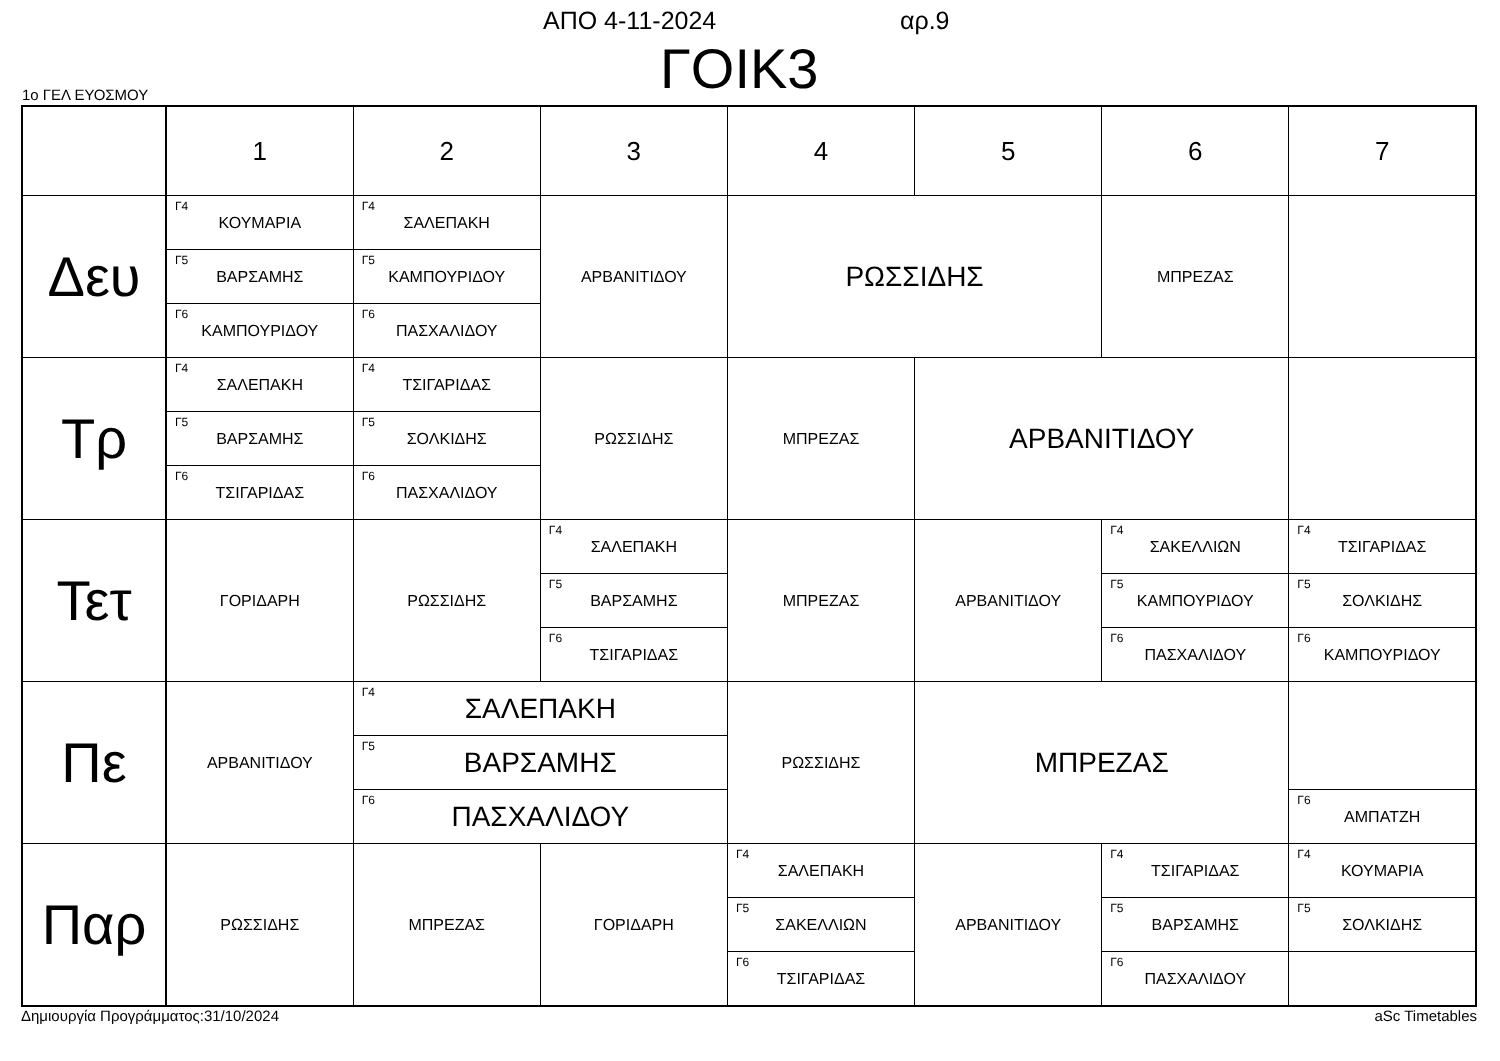ΑΠΟ 4-11-2024 αρ.9
ΓΟΙΚ3 1ο ΓΕΛ ΕΥΟΣΜΟΥ
| | 1 | 2 | 3 | 4 | 5 | 6 | 7 |
| --- | --- | --- | --- | --- | --- | --- | --- |
| Δευ | Γ4 ΚΟΥΜΑΡΙΑ | Γ4 ΣΑΛΕΠΑΚΗ | ΑΡΒΑΝΙΤΙΔΟΥ | ΡΩΣΣΙΔΗΣ | | ΜΠΡΕΖΑΣ | |
| | Γ5 ΒΑΡΣΑΜΗΣ | Γ5 ΚΑΜΠΟΥΡΙΔΟΥ | | | | | |
| | Γ6 ΚΑΜΠΟΥΡΙΔΟΥ | Γ6 ΠΑΣΧΑΛΙΔΟΥ | | | | | |
| Τρ | Γ4 ΣΑΛΕΠΑΚΗ | Γ4 ΤΣΙΓΑΡΙΔΑΣ | ΡΩΣΣΙΔΗΣ | ΜΠΡΕΖΑΣ | ΑΡΒΑΝΙΤΙΔΟΥ | | |
| | Γ5 ΒΑΡΣΑΜΗΣ | Γ5 ΣΟΛΚΙΔΗΣ | | | | | |
| | Γ6 ΤΣΙΓΑΡΙΔΑΣ | Γ6 ΠΑΣΧΑΛΙΔΟΥ | | | | | |
| Τετ | ΓΟΡΙΔΑΡΗ | ΡΩΣΣΙΔΗΣ | Γ4 ΣΑΛΕΠΑΚΗ | ΜΠΡΕΖΑΣ | ΑΡΒΑΝΙΤΙΔΟΥ | Γ4 ΣΑΚΕΛΛΙΩΝ | Γ4 ΤΣΙΓΑΡΙΔΑΣ |
| | | | Γ5 ΒΑΡΣΑΜΗΣ | | | Γ5 ΚΑΜΠΟΥΡΙΔΟΥ | Γ5 ΣΟΛΚΙΔΗΣ |
| | | | Γ6 ΤΣΙΓΑΡΙΔΑΣ | | | Γ6 ΠΑΣΧΑΛΙΔΟΥ | Γ6 ΚΑΜΠΟΥΡΙΔΟΥ |
| Πε | ΑΡΒΑΝΙΤΙΔΟΥ | Γ4 ΣΑΛΕΠΑΚΗ | | ΡΩΣΣΙΔΗΣ | ΜΠΡΕΖΑΣ | | |
| | | Γ5 ΒΑΡΣΑΜΗΣ | | | | | |
| | | Γ6 ΠΑΣΧΑΛΙΔΟΥ | | | | | Γ6 ΑΜΠΑΤΖΗ |
| Παρ | ΡΩΣΣΙΔΗΣ | ΜΠΡΕΖΑΣ | ΓΟΡΙΔΑΡΗ | Γ4 ΣΑΛΕΠΑΚΗ | ΑΡΒΑΝΙΤΙΔΟΥ | Γ4 ΤΣΙΓΑΡΙΔΑΣ | Γ4 ΚΟΥΜΑΡΙΑ |
| | | | | Γ5 ΣΑΚΕΛΛΙΩΝ | | Γ5 ΒΑΡΣΑΜΗΣ | Γ5 ΣΟΛΚΙΔΗΣ |
| | | | | Γ6 ΤΣΙΓΑΡΙΔΑΣ | | Γ6 ΠΑΣΧΑΛΙΔΟΥ | |
Δημιουργία Προγράμματος:31/10/2024 aSc Timetables